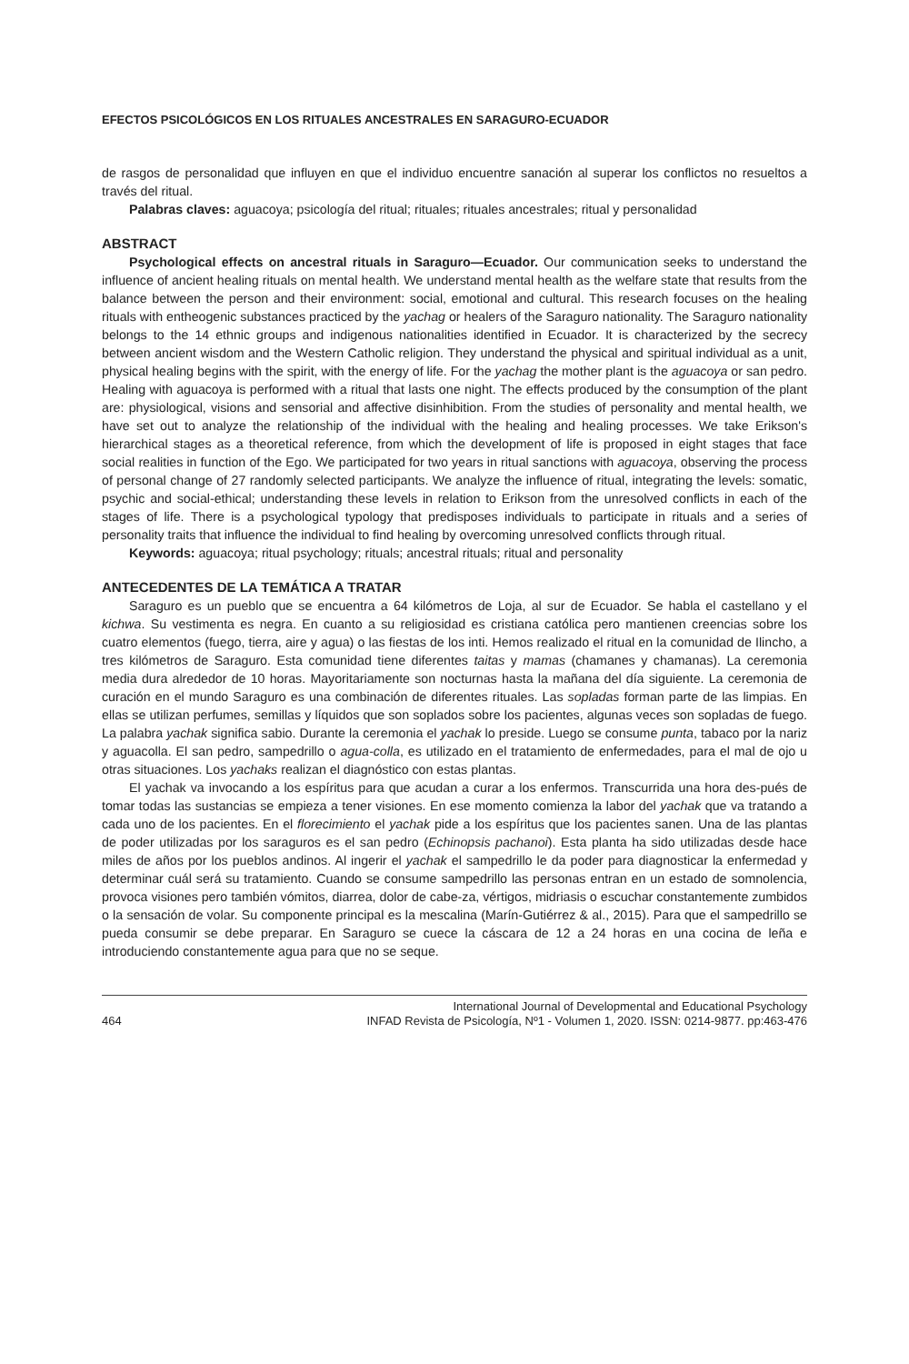EFECTOS PSICOLÓGICOS EN LOS RITUALES ANCESTRALES EN SARAGURO-ECUADOR
de rasgos de personalidad que influyen en que el individuo encuentre sanación al superar los conflictos no resueltos a través del ritual.
Palabras claves: aguacoya; psicología del ritual; rituales; rituales ancestrales; ritual y personalidad
ABSTRACT
Psychological effects on ancestral rituals in Saraguro—Ecuador. Our communication seeks to understand the influence of ancient healing rituals on mental health. We understand mental health as the welfare state that results from the balance between the person and their environment: social, emotional and cultural. This research focuses on the healing rituals with entheogenic substances practiced by the yachag or healers of the Saraguro nationality. The Saraguro nationality belongs to the 14 ethnic groups and indigenous nationalities identified in Ecuador. It is characterized by the secrecy between ancient wisdom and the Western Catholic religion. They understand the physical and spiritual individual as a unit, physical healing begins with the spirit, with the energy of life. For the yachag the mother plant is the aguacoya or san pedro. Healing with aguacoya is performed with a ritual that lasts one night. The effects produced by the consumption of the plant are: physiological, visions and sensorial and affective disinhibition. From the studies of personality and mental health, we have set out to analyze the relationship of the individual with the healing and healing processes. We take Erikson's hierarchical stages as a theoretical reference, from which the development of life is proposed in eight stages that face social realities in function of the Ego. We participated for two years in ritual sanctions with aguacoya, observing the process of personal change of 27 randomly selected participants. We analyze the influence of ritual, integrating the levels: somatic, psychic and social-ethical; understanding these levels in relation to Erikson from the unresolved conflicts in each of the stages of life. There is a psychological typology that predisposes individuals to participate in rituals and a series of personality traits that influence the individual to find healing by overcoming unresolved conflicts through ritual.
Keywords: aguacoya; ritual psychology; rituals; ancestral rituals; ritual and personality
ANTECEDENTES DE LA TEMÁTICA A TRATAR
Saraguro es un pueblo que se encuentra a 64 kilómetros de Loja, al sur de Ecuador. Se habla el castellano y el kichwa. Su vestimenta es negra. En cuanto a su religiosidad es cristiana católica pero mantienen creencias sobre los cuatro elementos (fuego, tierra, aire y agua) o las fiestas de los inti. Hemos realizado el ritual en la comunidad de Ilincho, a tres kilómetros de Saraguro. Esta comunidad tiene diferentes taitas y mamas (chamanes y chamanas). La ceremonia media dura alrededor de 10 horas. Mayoritariamente son nocturnas hasta la mañana del día siguiente. La ceremonia de curación en el mundo Saraguro es una combinación de diferentes rituales. Las sopladas forman parte de las limpias. En ellas se utilizan perfumes, semillas y líquidos que son soplados sobre los pacientes, algunas veces son sopladas de fuego. La palabra yachak significa sabio. Durante la ceremonia el yachak lo preside. Luego se consume punta, tabaco por la nariz y aguacolla. El san pedro, sampedrillo o agua-colla, es utilizado en el tratamiento de enfermedades, para el mal de ojo u otras situaciones. Los yachaks realizan el diagnóstico con estas plantas.
El yachak va invocando a los espíritus para que acudan a curar a los enfermos. Transcurrida una hora des-pués de tomar todas las sustancias se empieza a tener visiones. En ese momento comienza la labor del yachak que va tratando a cada uno de los pacientes. En el florecimiento el yachak pide a los espíritus que los pacientes sanen. Una de las plantas de poder utilizadas por los saraguros es el san pedro (Echinopsis pachanoi). Esta planta ha sido utilizadas desde hace miles de años por los pueblos andinos. Al ingerir el yachak el sampedrillo le da poder para diagnosticar la enfermedad y determinar cuál será su tratamiento. Cuando se consume sampedrillo las personas entran en un estado de somnolencia, provoca visiones pero también vómitos, diarrea, dolor de cabe-za, vértigos, midriasis o escuchar constantemente zumbidos o la sensación de volar. Su componente principal es la mescalina (Marín-Gutiérrez & al., 2015). Para que el sampedrillo se pueda consumir se debe preparar. En Saraguro se cuece la cáscara de 12 a 24 horas en una cocina de leña e introduciendo constantemente agua para que no se seque.
464 International Journal of Developmental and Educational Psychology
INFAD Revista de Psicología, Nº1 - Volumen 1, 2020. ISSN: 0214-9877. pp:463-476